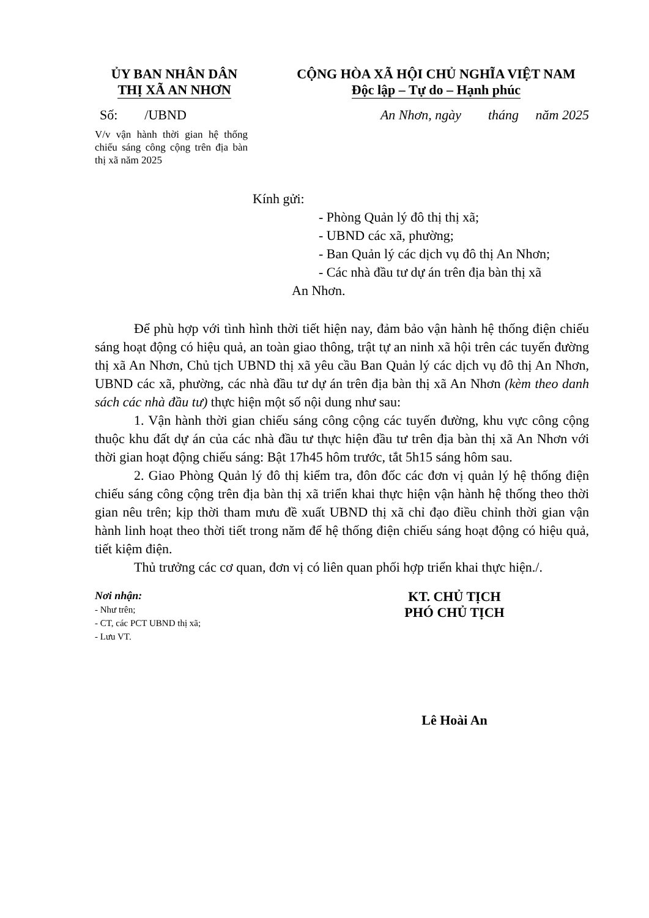ỦY BAN NHÂN DÂN
THỊ XÃ AN NHƠN
CỘNG HÒA XÃ HỘI CHỦ NGHĨA VIỆT NAM
Độc lập – Tự do – Hạnh phúc
Số: /UBND An Nhơn, ngày tháng năm 2025
V/v vận hành thời gian hệ thống chiếu sáng công cộng trên địa bàn thị xã năm 2025
Kính gửi:
- Phòng Quản lý đô thị thị xã;
- UBND các xã, phường;
- Ban Quản lý các dịch vụ đô thị An Nhơn;
- Các nhà đầu tư dự án trên địa bàn thị xã
An Nhơn.
Để phù hợp với tình hình thời tiết hiện nay, đảm bảo vận hành hệ thống điện chiếu sáng hoạt động có hiệu quả, an toàn giao thông, trật tự an ninh xã hội trên các tuyến đường thị xã An Nhơn, Chủ tịch UBND thị xã yêu cầu Ban Quản lý các dịch vụ đô thị An Nhơn, UBND các xã, phường, các nhà đầu tư dự án trên địa bàn thị xã An Nhơn (kèm theo danh sách các nhà đầu tư) thực hiện một số nội dung như sau:
1. Vận hành thời gian chiếu sáng công cộng các tuyến đường, khu vực công cộng thuộc khu đất dự án của các nhà đầu tư thực hiện đầu tư trên địa bàn thị xã An Nhơn với thời gian hoạt động chiếu sáng: Bật 17h45 hôm trước, tắt 5h15 sáng hôm sau.
2. Giao Phòng Quản lý đô thị kiểm tra, đôn đốc các đơn vị quản lý hệ thống điện chiếu sáng công cộng trên địa bàn thị xã triển khai thực hiện vận hành hệ thống theo thời gian nêu trên; kịp thời tham mưu đề xuất UBND thị xã chỉ đạo điều chỉnh thời gian vận hành linh hoạt theo thời tiết trong năm để hệ thống điện chiếu sáng hoạt động có hiệu quả, tiết kiệm điện.
Thủ trưởng các cơ quan, đơn vị có liên quan phối hợp triển khai thực hiện./.
Nơi nhận:
- Như trên;
- CT, các PCT UBND thị xã;
- Lưu VT.
KT. CHỦ TỊCH
PHÓ CHỦ TỊCH
Lê Hoài An